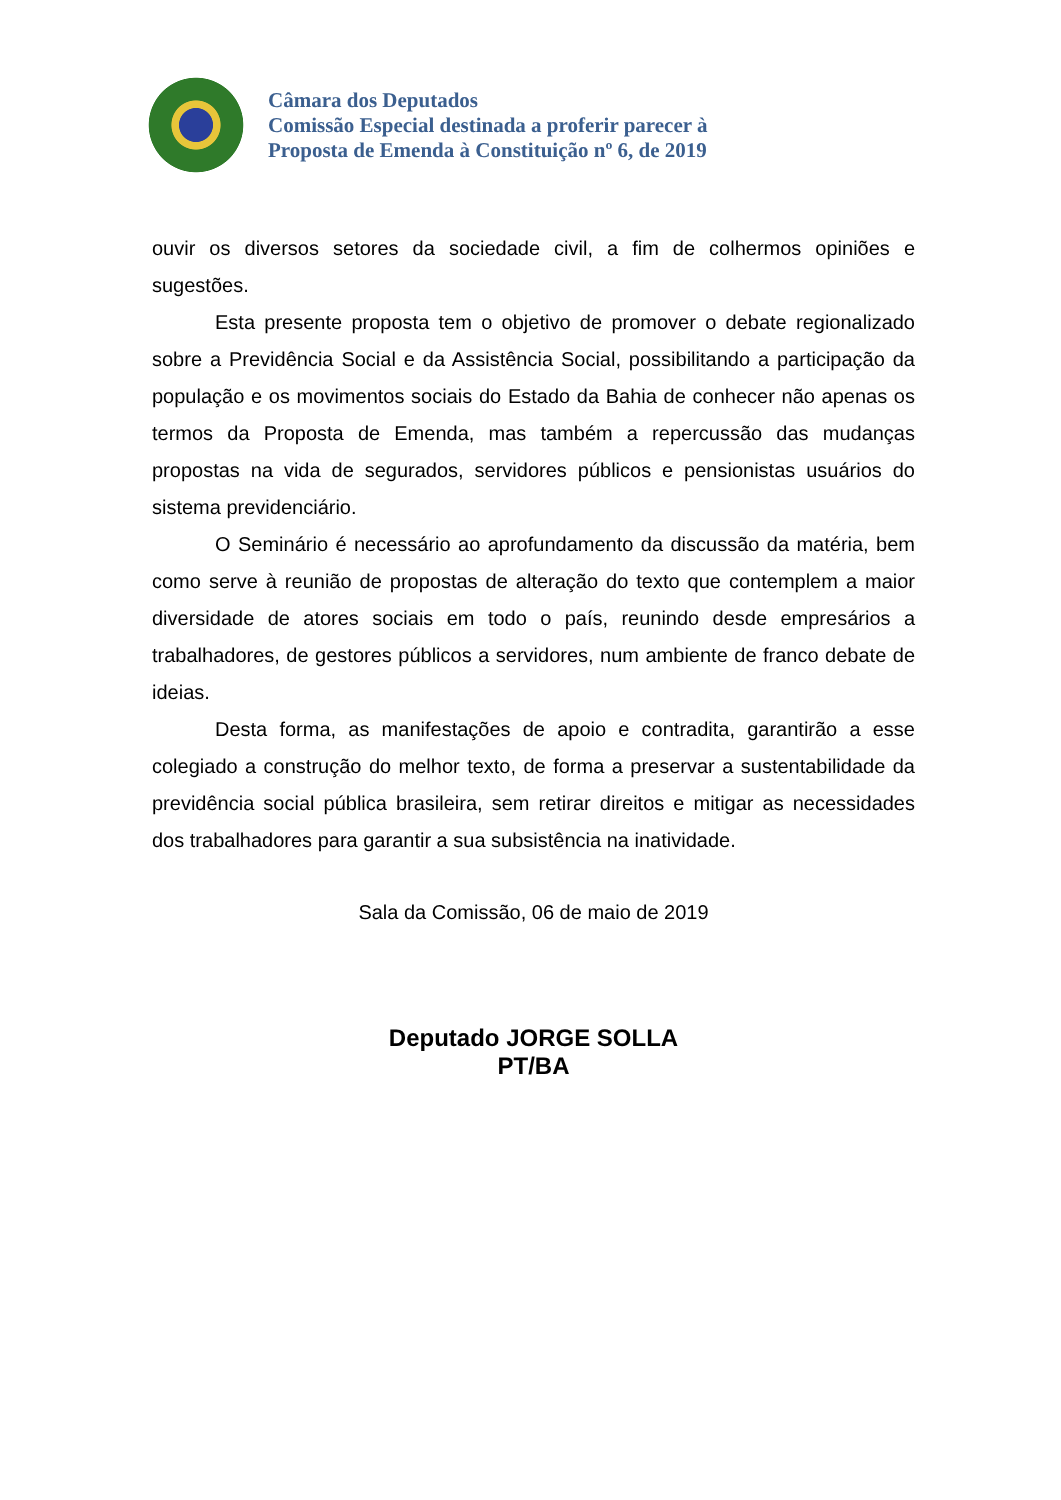Câmara dos Deputados
Comissão Especial destinada a proferir parecer à
Proposta de Emenda à Constituição nº 6, de 2019
ouvir os diversos setores da sociedade civil, a fim de colhermos opiniões e sugestões.
Esta presente proposta tem o objetivo de promover o debate regionalizado sobre a Previdência Social e da Assistência Social, possibilitando a participação da população e os movimentos sociais do Estado da Bahia de conhecer não apenas os termos da Proposta de Emenda, mas também a repercussão das mudanças propostas na vida de segurados, servidores públicos e pensionistas usuários do sistema previdenciário.
O Seminário é necessário ao aprofundamento da discussão da matéria, bem como serve à reunião de propostas de alteração do texto que contemplem a maior diversidade de atores sociais em todo o país, reunindo desde empresários a trabalhadores, de gestores públicos a servidores, num ambiente de franco debate de ideias.
Desta forma, as manifestações de apoio e contradita, garantirão a esse colegiado a construção do melhor texto, de forma a preservar a sustentabilidade da previdência social pública brasileira, sem retirar direitos e mitigar as necessidades dos trabalhadores para garantir a sua subsistência na inatividade.
Sala da Comissão, 06 de maio de 2019
Deputado JORGE SOLLA
PT/BA